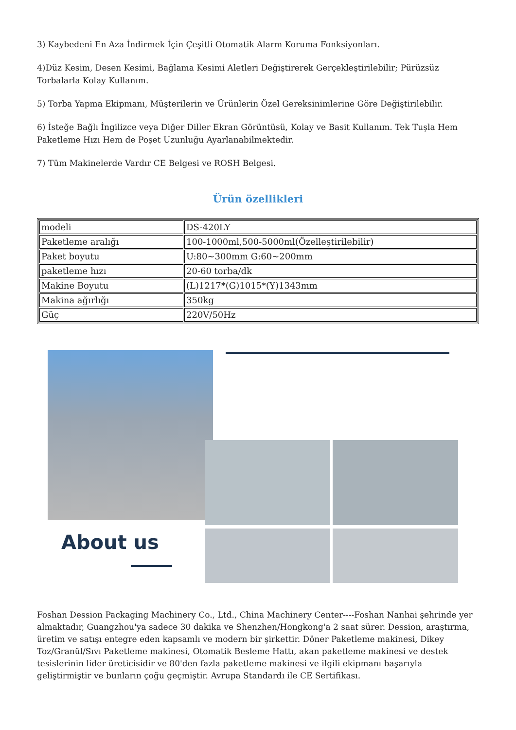3) Kaybedeni En Aza İndirmek İçin Çeşitli Otomatik Alarm Koruma Fonksiyonları.
4)Düz Kesim, Desen Kesimi, Bağlama Kesimi Aletleri Değiştirerek Gerçekleştirilebilir; Pürüzsüz Torbalarla Kolay Kullanım.
5) Torba Yapma Ekipmanı, Müşterilerin ve Ürünlerin Özel Gereksinimlerine Göre Değiştirilebilir.
6) İsteğe Bağlı İngilizce veya Diğer Diller Ekran Görüntüsü, Kolay ve Basit Kullanım. Tek Tuşla Hem Paketleme Hızı Hem de Poşet Uzunluğu Ayarlanabilmektedir.
7) Tüm Makinelerde Vardır CE Belgesi ve ROSH Belgesi.
Ürün özellikleri
| modeli | DS-420LY |
| Paketleme aralığı | 100-1000ml,500-5000ml(Özelleştirilebilir) |
| Paket boyutu | U:80~300mm G:60~200mm |
| paketleme hızı | 20-60 torba/dk |
| Makine Boyutu | (L)1217*(G)1015*(Y)1343mm |
| Makina ağırlığı | 350kg |
| Güç | 220V/50Hz |
About us
Foshan Dession Packaging Machinery Co., Ltd., China Machinery Center----Foshan Nanhai şehrinde yer almaktadır, Guangzhou'ya sadece 30 dakika ve Shenzhen/Hongkong'a 2 saat sürer. Dession, araştırma, üretim ve satışı entegre eden kapsamlı ve modern bir şirkettir. Döner Paketleme makinesi, Dikey Toz/Granül/Sıvı Paketleme makinesi, Otomatik Besleme Hattı, akan paketleme makinesi ve destek tesislerinin lider üreticisidir ve 80'den fazla paketleme makinesi ve ilgili ekipmanı başarıyla geliştirmiştir ve bunların çoğu geçmiştir. Avrupa Standardı ile CE Sertifikası.